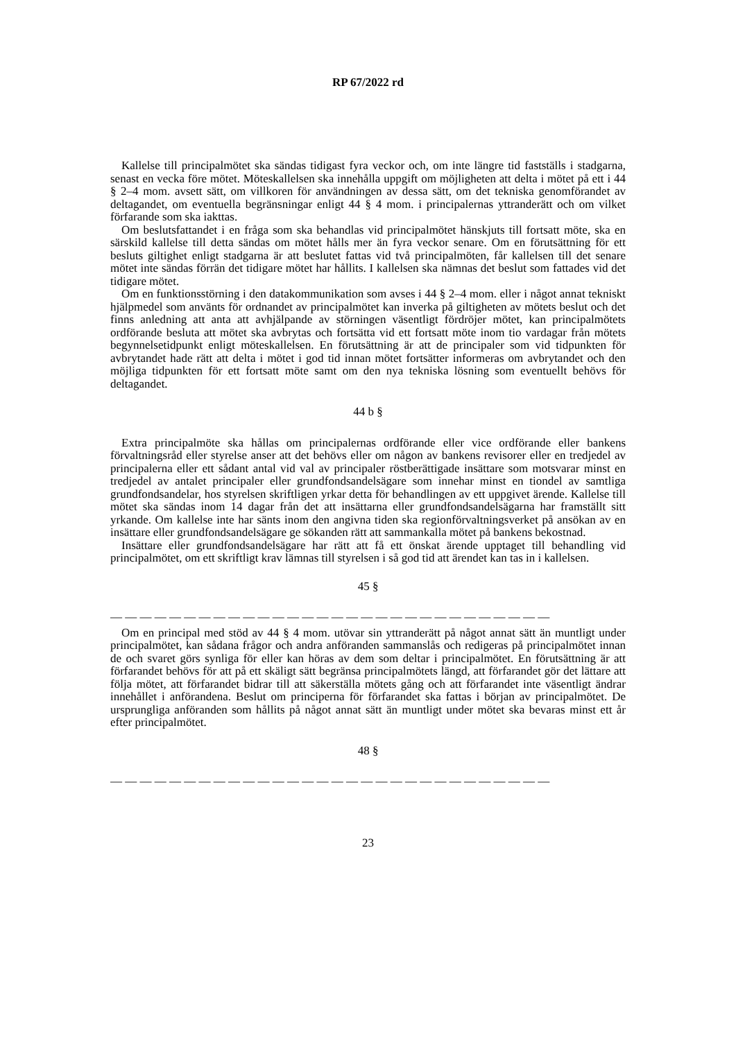RP 67/2022 rd
Kallelse till principalmötet ska sändas tidigast fyra veckor och, om inte längre tid fastställs i stadgarna, senast en vecka före mötet. Möteskallelsen ska innehålla uppgift om möjligheten att delta i mötet på ett i 44 § 2–4 mom. avsett sätt, om villkoren för användningen av dessa sätt, om det tekniska genomförandet av deltagandet, om eventuella begränsningar enligt 44 § 4 mom. i principalernas yttranderätt och om vilket förfarande som ska iakttas.
Om beslutsfattandet i en fråga som ska behandlas vid principalmötet hänskjuts till fortsatt möte, ska en särskild kallelse till detta sändas om mötet hålls mer än fyra veckor senare. Om en förutsättning för ett besluts giltighet enligt stadgarna är att beslutet fattas vid två principalmöten, får kallelsen till det senare mötet inte sändas förrän det tidigare mötet har hållits. I kallelsen ska nämnas det beslut som fattades vid det tidigare mötet.
Om en funktionsstörning i den datakommunikation som avses i 44 § 2–4 mom. eller i något annat tekniskt hjälpmedel som använts för ordnandet av principalmötet kan inverka på giltigheten av mötets beslut och det finns anledning att anta att avhjälpande av störningen väsentligt fördröjer mötet, kan principalmötets ordförande besluta att mötet ska avbrytas och fortsätta vid ett fortsatt möte inom tio vardagar från mötets begynnelsetidpunkt enligt möteskallelsen. En förutsättning är att de principaler som vid tidpunkten för avbrytandet hade rätt att delta i mötet i god tid innan mötet fortsätter informeras om avbrytandet och den möjliga tidpunkten för ett fortsatt möte samt om den nya tekniska lösning som eventuellt behövs för deltagandet.
44 b §
Extra principalmöte ska hållas om principalernas ordförande eller vice ordförande eller bankens förvaltningsråd eller styrelse anser att det behövs eller om någon av bankens revisorer eller en tredjedel av principalerna eller ett sådant antal vid val av principaler röstberättigade insättare som motsvarar minst en tredjedel av antalet principaler eller grundfondsandelsägare som innehar minst en tiondel av samtliga grundfondsandelar, hos styrelsen skriftligen yrkar detta för behandlingen av ett uppgivet ärende. Kallelse till mötet ska sändas inom 14 dagar från det att insättarna eller grundfondsandelsägarna har framställt sitt yrkande. Om kallelse inte har sänts inom den angivna tiden ska regionförvaltningsverket på ansökan av en insättare eller grundfondsandelsägare ge sökanden rätt att sammankalla mötet på bankens bekostnad.
Insättare eller grundfondsandelsägare har rätt att få ett önskat ärende upptaget till behandling vid principalmötet, om ett skriftligt krav lämnas till styrelsen i så god tid att ärendet kan tas in i kallelsen.
45 §
— — — — — — — — — — — — — — — — — — — — — — — — — — — — — —
Om en principal med stöd av 44 § 4 mom. utövar sin yttranderätt på något annat sätt än muntligt under principalmötet, kan sådana frågor och andra anföranden sammanslås och redigeras på principalmötet innan de och svaret görs synliga för eller kan höras av dem som deltar i principalmötet. En förutsättning är att förfarandet behövs för att på ett skäligt sätt begränsa principalmötets längd, att förfarandet gör det lättare att följa mötet, att förfarandet bidrar till att säkerställa mötets gång och att förfarandet inte väsentligt ändrar innehållet i anförandena. Beslut om principerna för förfarandet ska fattas i början av principalmötet. De ursprungliga anföranden som hållits på något annat sätt än muntligt under mötet ska bevaras minst ett år efter principalmötet.
48 §
— — — — — — — — — — — — — — — — — — — — — — — — — — — — — —
23